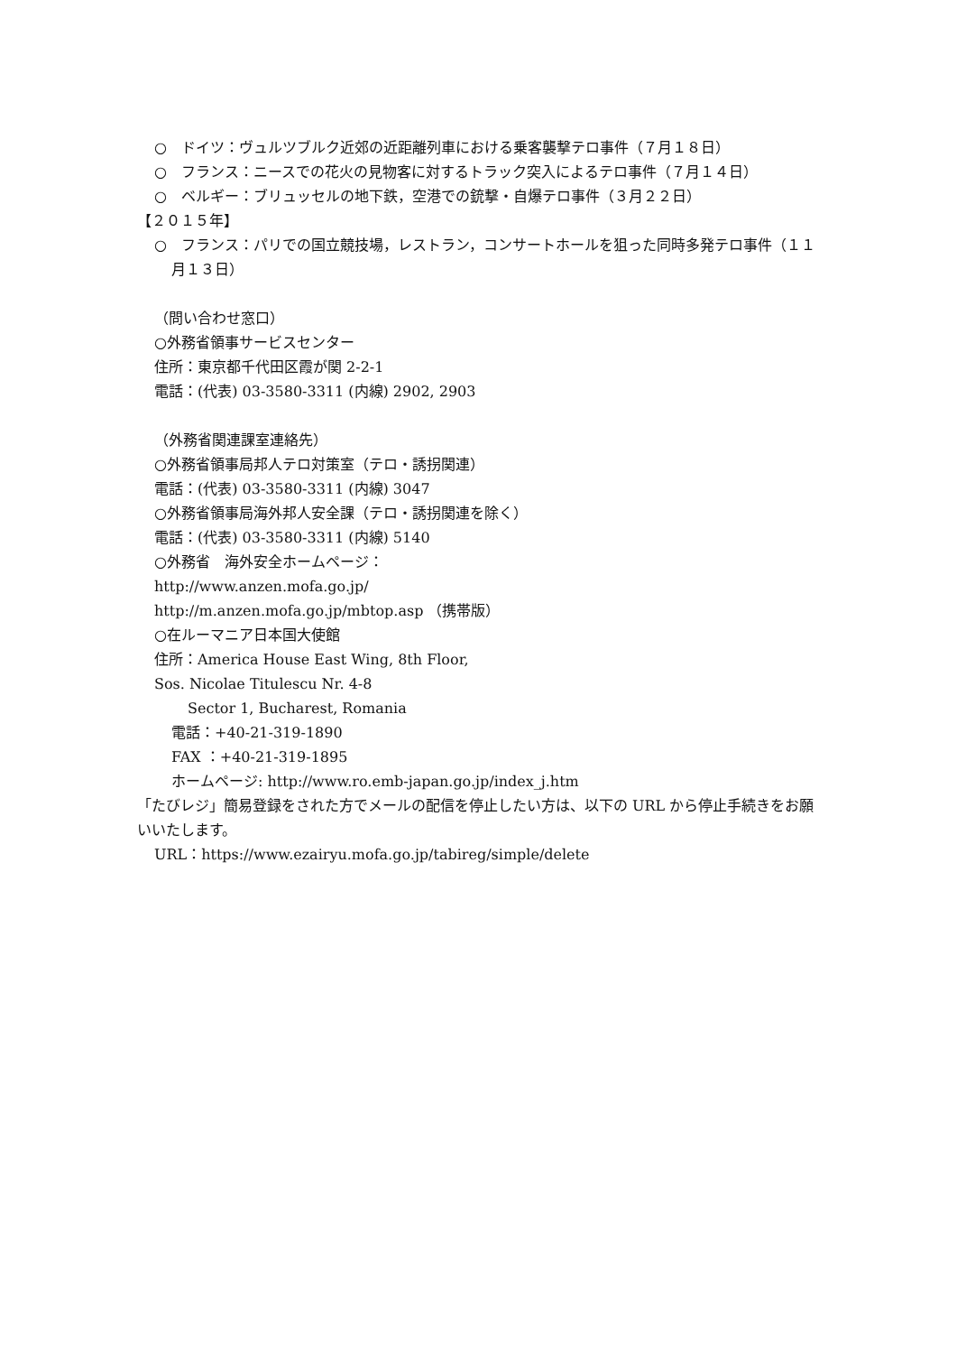○　ドイツ：ヴュルツブルク近郊の近距離列車における乗客襲撃テロ事件（７月１８日）
○　フランス：ニースでの花火の見物客に対するトラック突入によるテロ事件（７月１４日）
○　ベルギー：ブリュッセルの地下鉄，空港での銃撃・自爆テロ事件（３月２２日）
【２０１５年】
○　フランス：パリでの国立競技場，レストラン，コンサートホールを狙った同時多発テロ事件（１１月１３日）
（問い合わせ窓口）
○外務省領事サービスセンター
住所：東京都千代田区霞が関 2-2-1
電話：(代表) 03-3580-3311 (内線) 2902, 2903
（外務省関連課室連絡先）
○外務省領事局邦人テロ対策室（テロ・誘拐関連）
電話：(代表) 03-3580-3311 (内線) 3047
○外務省領事局海外邦人安全課（テロ・誘拐関連を除く）
電話：(代表) 03-3580-3311 (内線) 5140
○外務省　海外安全ホームページ：
http://www.anzen.mofa.go.jp/
http://m.anzen.mofa.go.jp/mbtop.asp （携帯版）
○在ルーマニア日本国大使館
住所：America House East Wing, 8th Floor,
Sos. Nicolae Titulescu Nr. 4-8
Sector 1, Bucharest, Romania
電話：+40-21-319-1890
FAX ：+40-21-319-1895
ホームページ: http://www.ro.emb-japan.go.jp/index_j.htm
「たびレジ」簡易登録をされた方でメールの配信を停止したい方は、以下の URL から停止手続きをお願いいたします。
URL：https://www.ezairyu.mofa.go.jp/tabireg/simple/delete